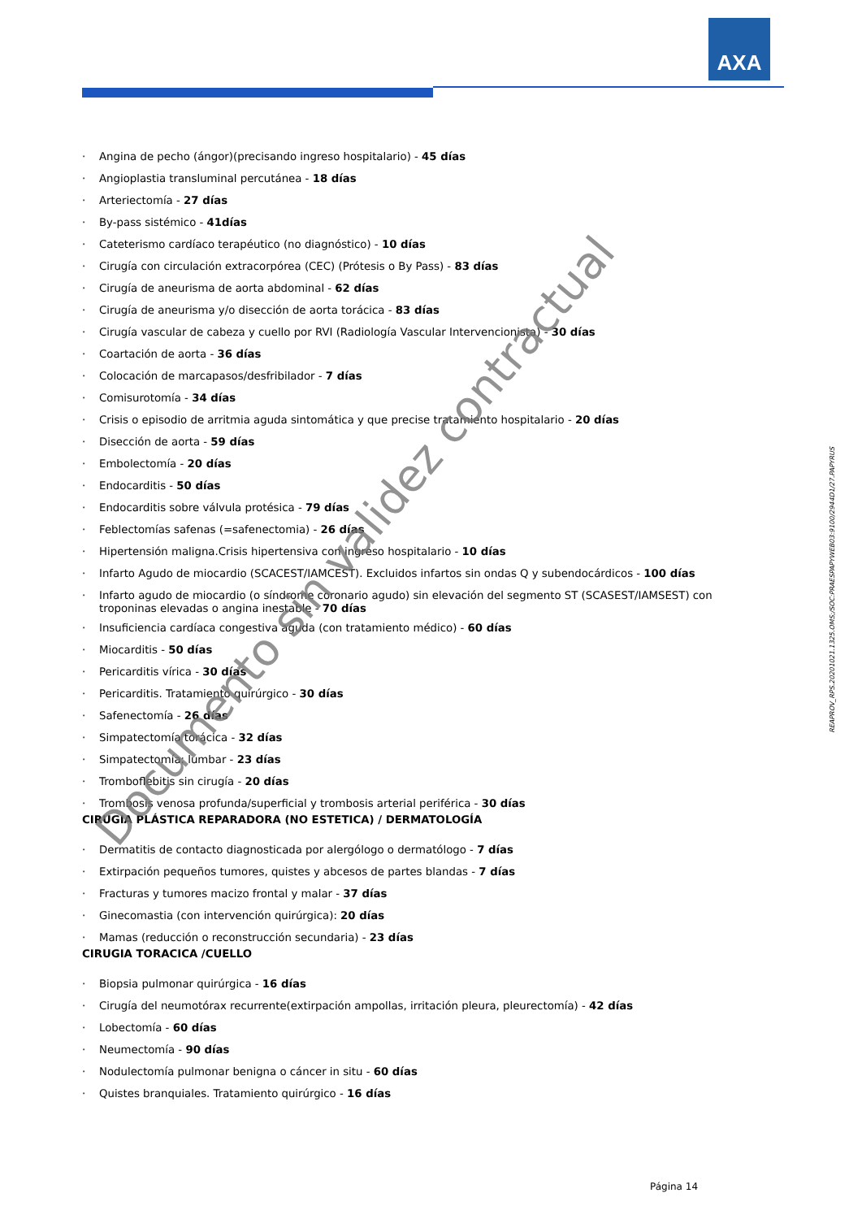AXA
· Angina de pecho (ángor)(precisando ingreso hospitalario) - 45 días
· Angioplastia transluminal percutánea - 18 días
· Arteriectomía - 27 días
· By-pass sistémico - 41días
· Cateterismo cardíaco terapéutico (no diagnóstico) - 10 días
· Cirugía con circulación extracorpórea (CEC) (Prótesis o By Pass) - 83 días
· Cirugía de aneurisma de aorta abdominal - 62 días
· Cirugía de aneurisma y/o disección de aorta torácica - 83 días
· Cirugía vascular de cabeza y cuello por RVI (Radiología Vascular Intervencionista) - 30 días
· Coartación de aorta - 36 días
· Colocación de marcapasos/desfribilador - 7 días
· Comisurotomía - 34 días
· Crisis o episodio de arritmia aguda sintomática y que precise tratamiento hospitalario - 20 días
· Disección de aorta - 59 días
· Embolectomía - 20 días
· Endocarditis - 50 días
· Endocarditis sobre válvula protésica - 79 días
· Feblectomías safenas (=safenectomia) - 26 días
· Hipertensión maligna.Crisis hipertensiva con ingreso hospitalario - 10 días
· Infarto Agudo de miocardio (SCACEST/IAMCEST). Excluidos infartos sin ondas Q y subendocárdicos - 100 días
· Infarto agudo de miocardio (o síndrome coronario agudo) sin elevación del segmento ST (SCASEST/IAMSEST) con troponinas elevadas o angina inestable - 70 días
· Insuficiencia cardíaca congestiva aguda (con tratamiento médico) - 60 días
· Miocarditis - 50 días
· Pericarditis vírica - 30 días
· Pericarditis. Tratamiento quirúrgico - 30 días
· Safenectomía - 26 días
· Simpatectomía torácica - 32 días
· Simpatectomía: lumbar - 23 días
· Tromboflebitis sin cirugía - 20 días
· Trombosis venosa profunda/superficial y trombosis arterial periférica - 30 días
CIRUGIA PLÁSTICA REPARADORA (NO ESTETICA) / DERMATOLOGÍA
· Dermatitis de contacto diagnosticada por alergólogo o dermatólogo - 7 días
· Extirpación pequeños tumores, quistes y abcesos de partes blandas - 7 días
· Fracturas y tumores macizo frontal y malar - 37 días
· Ginecomastia (con intervención quirúrgica): 20 días
· Mamas (reducción o reconstrucción secundaria) - 23 días
CIRUGIA TORACICA /CUELLO
· Biopsia pulmonar quirúrgica - 16 días
· Cirugía del neumotórax recurrente(extirpación ampollas, irritación pleura, pleurectomía) - 42 días
· Lobectomía - 60 días
· Neumectomía - 90 días
· Nodulectomía pulmonar benigna o cáncer in situ - 60 días
· Quistes branquiales. Tratamiento quirúrgico - 16 días
Documento sin validez contractual
REAPROV_RPS.20201021.1325.OMS;/SOC:PRAESPAPYWEB03:9100/2944D1/27.PAPYRUS
Página 14